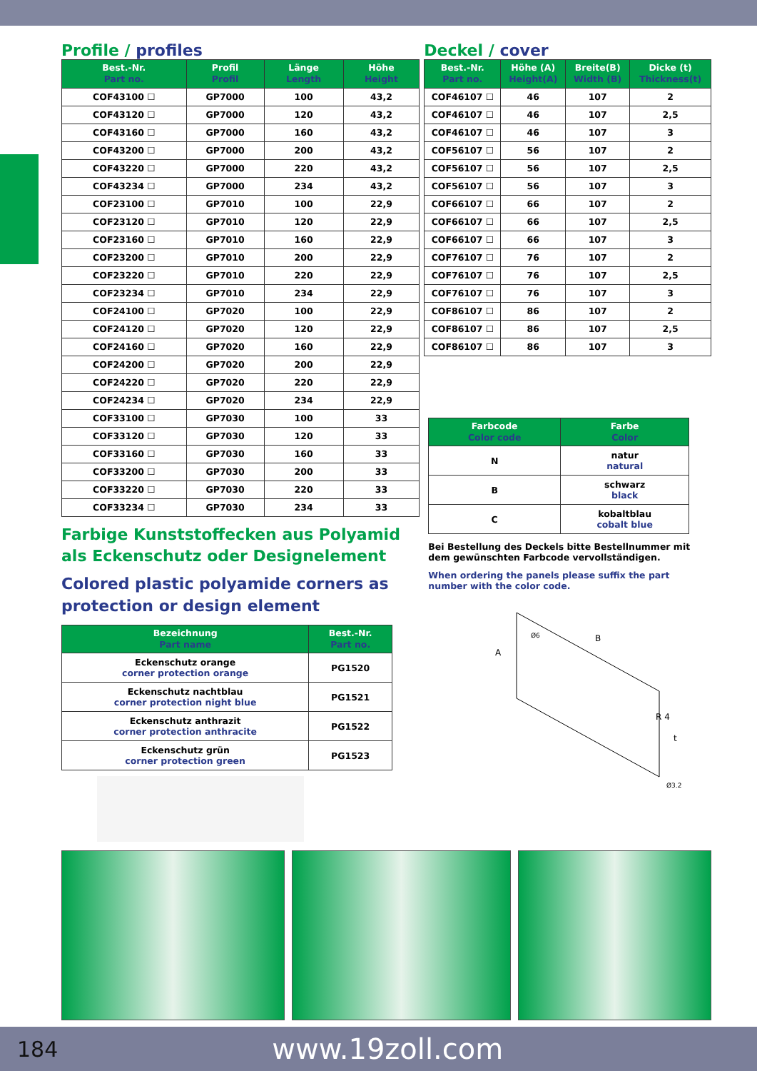Profile / profiles
| Best.-Nr. Part no. | Profil Profil | Länge Length | Höhe Height |
| --- | --- | --- | --- |
| COF43100 ☐ | GP7000 | 100 | 43,2 |
| COF43120 ☐ | GP7000 | 120 | 43,2 |
| COF43160 ☐ | GP7000 | 160 | 43,2 |
| COF43200 ☐ | GP7000 | 200 | 43,2 |
| COF43220 ☐ | GP7000 | 220 | 43,2 |
| COF43234 ☐ | GP7000 | 234 | 43,2 |
| COF23100 ☐ | GP7010 | 100 | 22,9 |
| COF23120 ☐ | GP7010 | 120 | 22,9 |
| COF23160 ☐ | GP7010 | 160 | 22,9 |
| COF23200 ☐ | GP7010 | 200 | 22,9 |
| COF23220 ☐ | GP7010 | 220 | 22,9 |
| COF23234 ☐ | GP7010 | 234 | 22,9 |
| COF24100 ☐ | GP7020 | 100 | 22,9 |
| COF24120 ☐ | GP7020 | 120 | 22,9 |
| COF24160 ☐ | GP7020 | 160 | 22,9 |
| COF24200 ☐ | GP7020 | 200 | 22,9 |
| COF24220 ☐ | GP7020 | 220 | 22,9 |
| COF24234 ☐ | GP7020 | 234 | 22,9 |
| COF33100 ☐ | GP7030 | 100 | 33 |
| COF33120 ☐ | GP7030 | 120 | 33 |
| COF33160 ☐ | GP7030 | 160 | 33 |
| COF33200 ☐ | GP7030 | 200 | 33 |
| COF33220 ☐ | GP7030 | 220 | 33 |
| COF33234 ☐ | GP7030 | 234 | 33 |
Farbige Kunststoffecken aus Polyamid als Eckenschutz oder Designelement
Colored plastic polyamide corners as protection or design element
| Bezeichnung Part name | Best.-Nr. Part no. |
| --- | --- |
| Eckenschutz orange corner protection orange | PG1520 |
| Eckenschutz nachtblau corner protection night blue | PG1521 |
| Eckenschutz anthrazit corner protection anthracite | PG1522 |
| Eckenschutz grün corner protection green | PG1523 |
Deckel / cover
| Best.-Nr. Part no. | Höhe (A) Height(A) | Breite(B) Width (B) | Dicke (t) Thickness(t) |
| --- | --- | --- | --- |
| COF46107 ☐ | 46 | 107 | 2 |
| COF46107 ☐ | 46 | 107 | 2,5 |
| COF46107 ☐ | 46 | 107 | 3 |
| COF56107 ☐ | 56 | 107 | 2 |
| COF56107 ☐ | 56 | 107 | 2,5 |
| COF56107 ☐ | 56 | 107 | 3 |
| COF66107 ☐ | 66 | 107 | 2 |
| COF66107 ☐ | 66 | 107 | 2,5 |
| COF66107 ☐ | 66 | 107 | 3 |
| COF76107 ☐ | 76 | 107 | 2 |
| COF76107 ☐ | 76 | 107 | 2,5 |
| COF76107 ☐ | 76 | 107 | 3 |
| COF86107 ☐ | 86 | 107 | 2 |
| COF86107 ☐ | 86 | 107 | 2,5 |
| COF86107 ☐ | 86 | 107 | 3 |
| Farbcode Color code | Farbe Color |
| --- | --- |
| N | natur natural |
| B | schwarz black |
| C | kobaltblau cobalt blue |
Bei Bestellung des Deckels bitte Bestellnummer mit dem gewünschten Farbcode vervollständigen.
When ordering the panels please suffix the part number with the color code.
A
B
R 4
t
Ø6
Ø3.2
184 www.19zoll.com